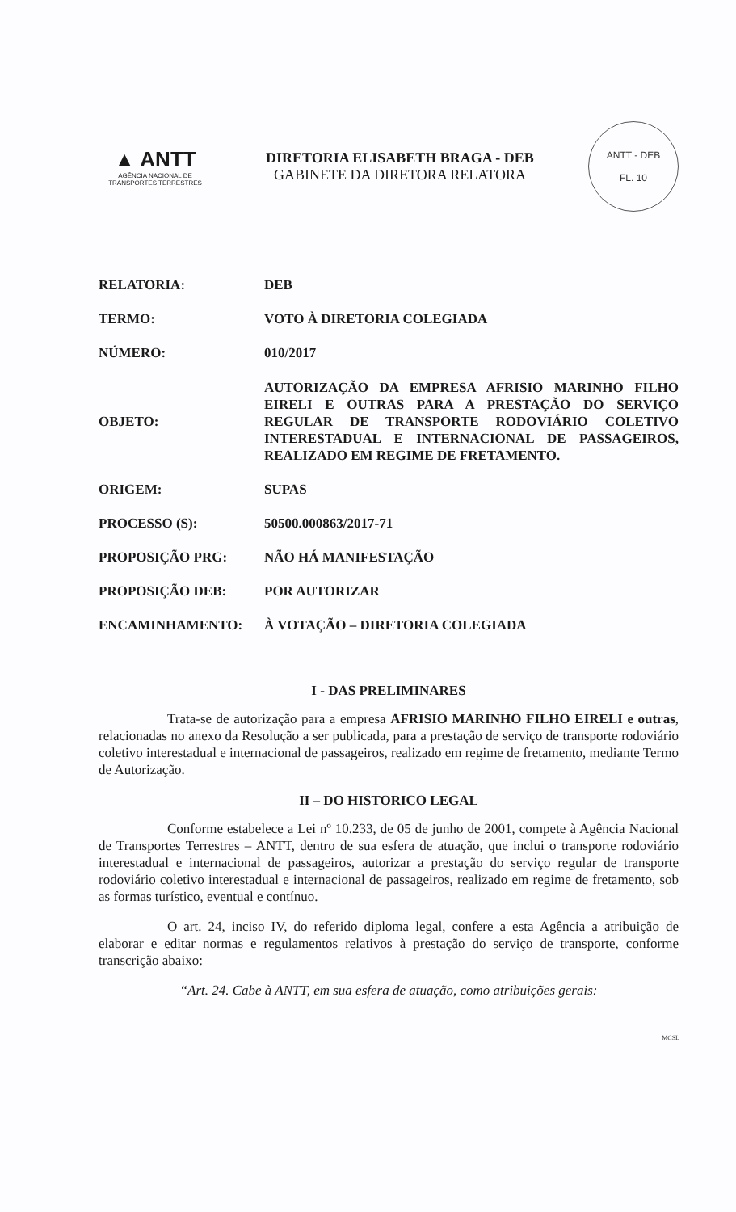▲ ANTT
AGÊNCIA NACIONAL DE
TRANSPORTES TERRESTRES
DIRETORIA ELISABETH BRAGA - DEB
GABINETE DA DIRETORA RELATORA
ANTT - DEB
FL. 10
| RELATORIA: | DEB |
| TERMO: | VOTO À DIRETORIA COLEGIADA |
| NÚMERO: | 010/2017 |
| OBJETO: | AUTORIZAÇÃO DA EMPRESA AFRISIO MARINHO FILHO EIRELI E OUTRAS PARA A PRESTAÇÃO DO SERVIÇO REGULAR DE TRANSPORTE RODOVIÁRIO COLETIVO INTERESTADUAL E INTERNACIONAL DE PASSAGEIROS, REALIZADO EM REGIME DE FRETAMENTO. |
| ORIGEM: | SUPAS |
| PROCESSO (S): | 50500.000863/2017-71 |
| PROPOSIÇÃO PRG: | NÃO HÁ MANIFESTAÇÃO |
| PROPOSIÇÃO DEB: | POR AUTORIZAR |
| ENCAMINHAMENTO: | À VOTAÇÃO – DIRETORIA COLEGIADA |
I - DAS PRELIMINARES
Trata-se de autorização para a empresa AFRISIO MARINHO FILHO EIRELI e outras, relacionadas no anexo da Resolução a ser publicada, para a prestação de serviço de transporte rodoviário coletivo interestadual e internacional de passageiros, realizado em regime de fretamento, mediante Termo de Autorização.
II – DO HISTORICO LEGAL
Conforme estabelece a Lei nº 10.233, de 05 de junho de 2001, compete à Agência Nacional de Transportes Terrestres – ANTT, dentro de sua esfera de atuação, que inclui o transporte rodoviário interestadual e internacional de passageiros, autorizar a prestação do serviço regular de transporte rodoviário coletivo interestadual e internacional de passageiros, realizado em regime de fretamento, sob as formas turístico, eventual e contínuo.
O art. 24, inciso IV, do referido diploma legal, confere a esta Agência a atribuição de elaborar e editar normas e regulamentos relativos à prestação do serviço de transporte, conforme transcrição abaixo:
“Art. 24. Cabe à ANTT, em sua esfera de atuação, como atribuições gerais:
MCSL